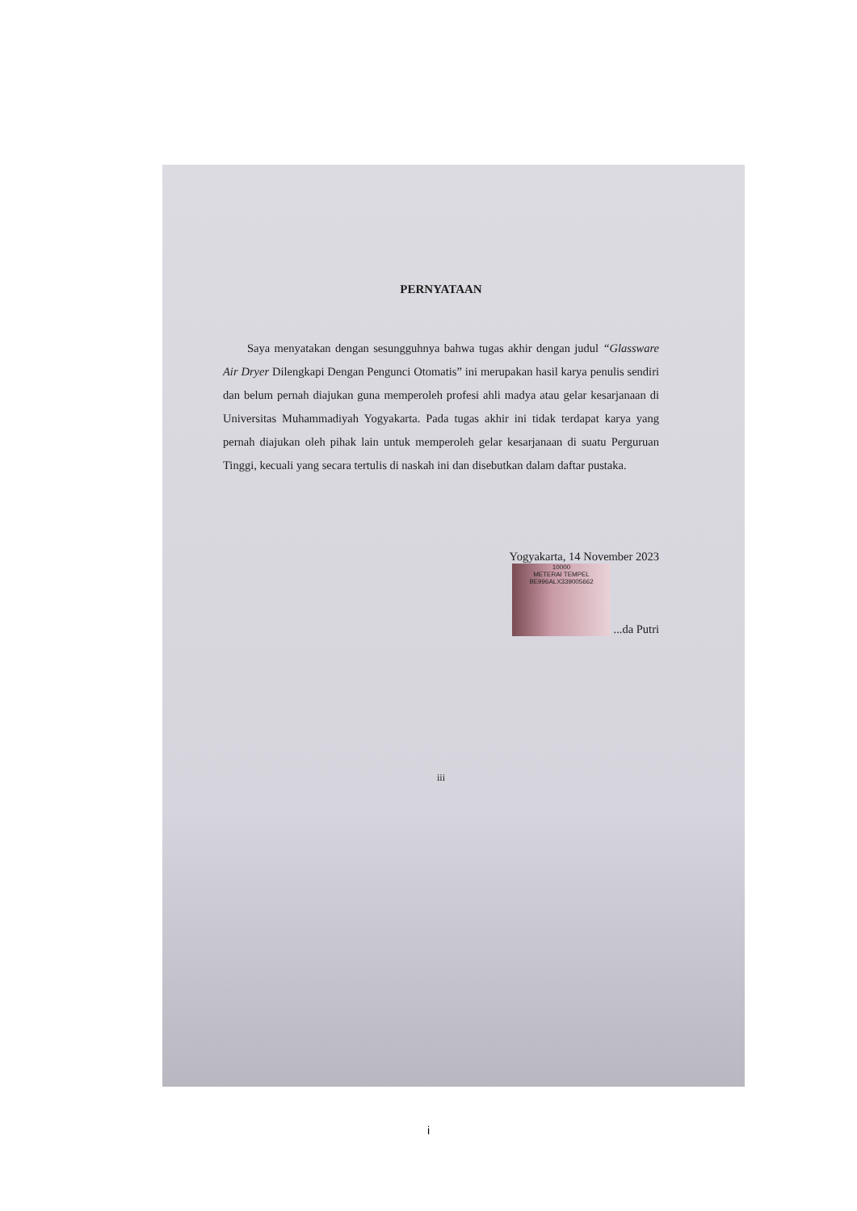PERNYATAAN
Saya menyatakan dengan sesungguhnya bahwa tugas akhir dengan judul “Glassware Air Dryer Dilengkapi Dengan Pengunci Otomatis” ini merupakan hasil karya penulis sendiri dan belum pernah diajukan guna memperoleh profesi ahli madya atau gelar kesarjanaan di Universitas Muhammadiyah Yogyakarta. Pada tugas akhir ini tidak terdapat karya yang pernah diajukan oleh pihak lain untuk memperoleh gelar kesarjanaan di suatu Perguruan Tinggi, kecuali yang secara tertulis di naskah ini dan disebutkan dalam daftar pustaka.
Yogyakarta, 14 November 2023
10000
METERAI TEMPEL
BE996ALX339005662 ...da Putri
iii
i